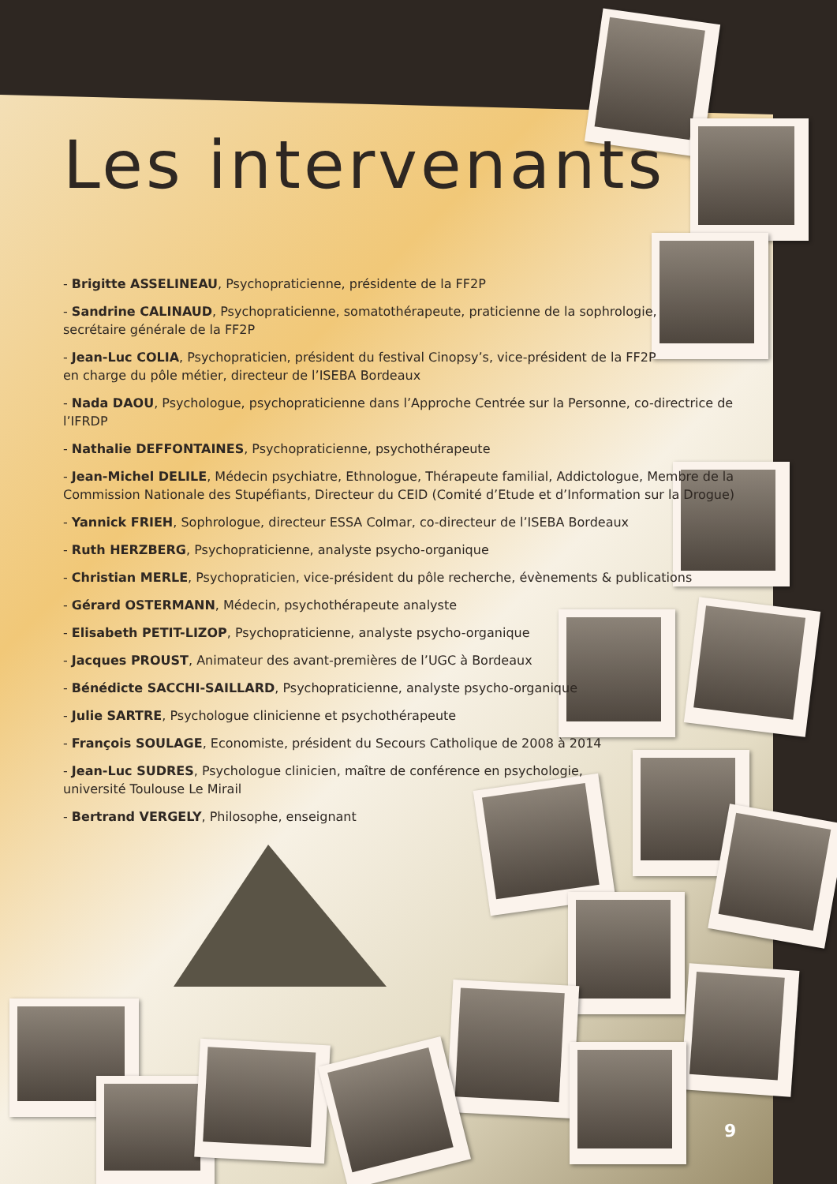Les intervenants
- Brigitte ASSELINEAU, Psychopraticienne, présidente de la FF2P
- Sandrine CALINAUD, Psychopraticienne, somatothérapeute, praticienne de la sophrologie,
secrétaire générale de la FF2P
- Jean-Luc COLIA, Psychopraticien, président du festival Cinopsy’s, vice-président de la FF2P
en charge du pôle métier, directeur de l’ISEBA Bordeaux
- Nada DAOU, Psychologue, psychopraticienne dans l’Approche Centrée sur la Personne, co-directrice de l’IFRDP
- Nathalie DEFFONTAINES, Psychopraticienne, psychothérapeute
- Jean-Michel DELILE, Médecin psychiatre, Ethnologue, Thérapeute familial, Addictologue, Membre de la Commission Nationale des Stupéfiants, Directeur du CEID (Comité d’Etude et d’Information sur la Drogue)
- Yannick FRIEH, Sophrologue, directeur ESSA Colmar, co-directeur de l’ISEBA Bordeaux
- Ruth HERZBERG, Psychopraticienne, analyste psycho-organique
- Christian MERLE, Psychopraticien, vice-président du pôle recherche, évènements & publications
- Gérard OSTERMANN, Médecin, psychothérapeute analyste
- Elisabeth PETIT-LIZOP, Psychopraticienne, analyste psycho-organique
- Jacques PROUST, Animateur des avant-premières de l’UGC à Bordeaux
- Bénédicte SACCHI-SAILLARD, Psychopraticienne, analyste psycho-organique
- Julie SARTRE, Psychologue clinicienne et psychothérapeute
- François SOULAGE, Economiste, président du Secours Catholique de 2008 à 2014
- Jean-Luc SUDRES, Psychologue clinicien, maître de conférence en psychologie,
université Toulouse Le Mirail
- Bertrand VERGELY, Philosophe, enseignant
9